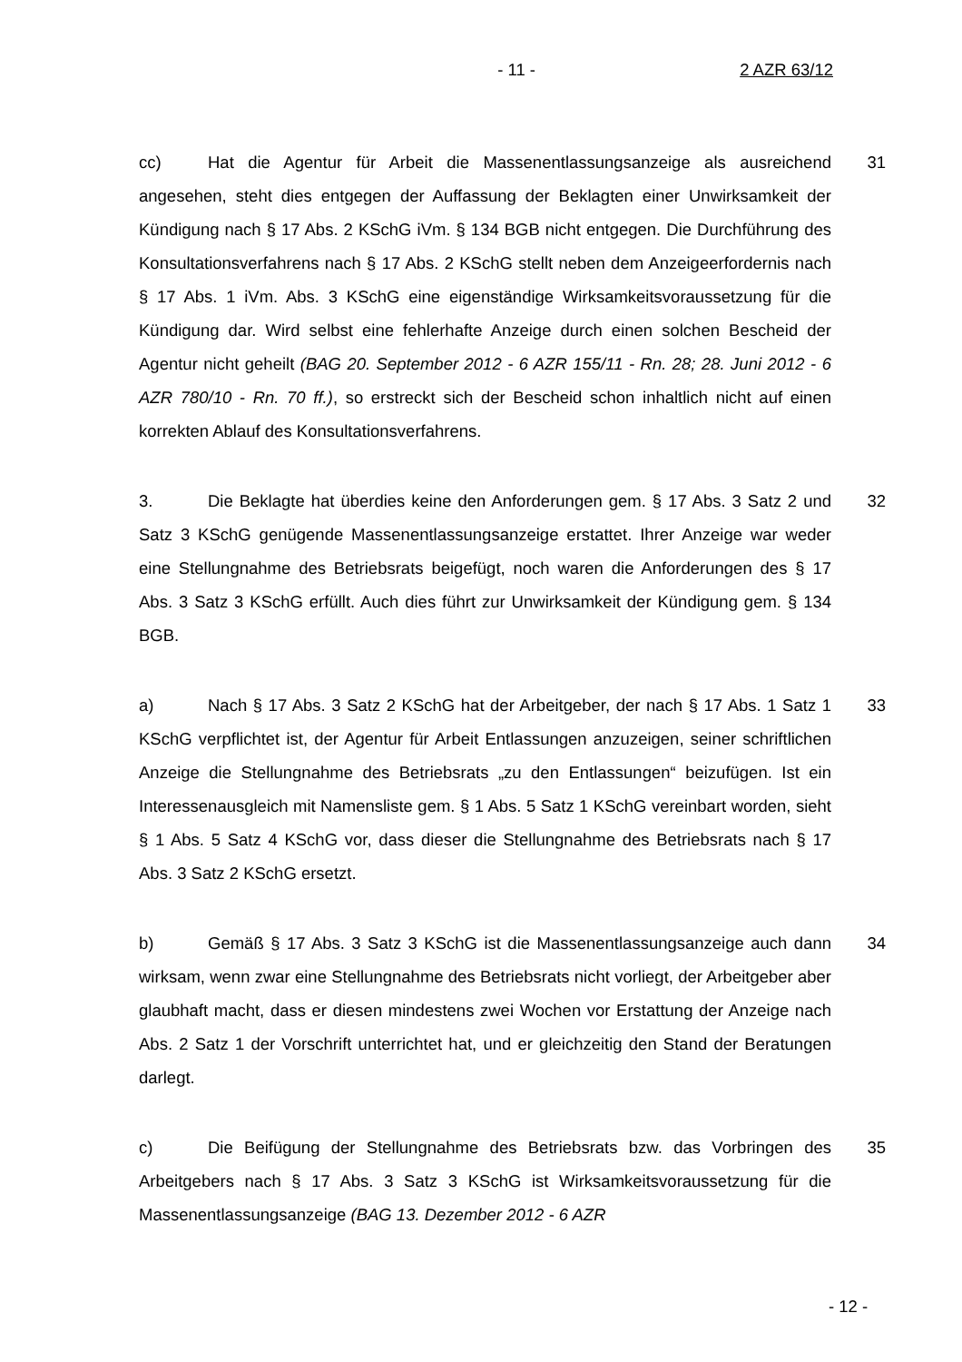- 11 - 2 AZR 63/12
cc) Hat die Agentur für Arbeit die Massenentlassungsanzeige als ausreichend angesehen, steht dies entgegen der Auffassung der Beklagten einer Unwirksamkeit der Kündigung nach § 17 Abs. 2 KSchG iVm. § 134 BGB nicht entgegen. Die Durchführung des Konsultationsverfahrens nach § 17 Abs. 2 KSchG stellt neben dem Anzeigeerfordernis nach § 17 Abs. 1 iVm. Abs. 3 KSchG eine eigenständige Wirksamkeitsvoraussetzung für die Kündigung dar. Wird selbst eine fehlerhafte Anzeige durch einen solchen Bescheid der Agentur nicht geheilt (BAG 20. September 2012 - 6 AZR 155/11 - Rn. 28; 28. Juni 2012 - 6 AZR 780/10 - Rn. 70 ff.), so erstreckt sich der Bescheid schon inhaltlich nicht auf einen korrekten Ablauf des Konsultationsverfahrens.
31
3. Die Beklagte hat überdies keine den Anforderungen gem. § 17 Abs. 3 Satz 2 und Satz 3 KSchG genügende Massenentlassungsanzeige erstattet. Ihrer Anzeige war weder eine Stellungnahme des Betriebsrats beigefügt, noch waren die Anforderungen des § 17 Abs. 3 Satz 3 KSchG erfüllt. Auch dies führt zur Unwirksamkeit der Kündigung gem. § 134 BGB.
32
a) Nach § 17 Abs. 3 Satz 2 KSchG hat der Arbeitgeber, der nach § 17 Abs. 1 Satz 1 KSchG verpflichtet ist, der Agentur für Arbeit Entlassungen anzuzeigen, seiner schriftlichen Anzeige die Stellungnahme des Betriebsrats „zu den Entlassungen“ beizufügen. Ist ein Interessenausgleich mit Namensliste gem. § 1 Abs. 5 Satz 1 KSchG vereinbart worden, sieht § 1 Abs. 5 Satz 4 KSchG vor, dass dieser die Stellungnahme des Betriebsrats nach § 17 Abs. 3 Satz 2 KSchG ersetzt.
33
b) Gemäß § 17 Abs. 3 Satz 3 KSchG ist die Massenentlassungsanzeige auch dann wirksam, wenn zwar eine Stellungnahme des Betriebsrats nicht vorliegt, der Arbeitgeber aber glaubhaft macht, dass er diesen mindestens zwei Wochen vor Erstattung der Anzeige nach Abs. 2 Satz 1 der Vorschrift unterrichtet hat, und er gleichzeitig den Stand der Beratungen darlegt.
34
c) Die Beifügung der Stellungnahme des Betriebsrats bzw. das Vorbringen des Arbeitgebers nach § 17 Abs. 3 Satz 3 KSchG ist Wirksamkeitsvoraussetzung für die Massenentlassungsanzeige (BAG 13. Dezember 2012 - 6 AZR
35
- 12 -